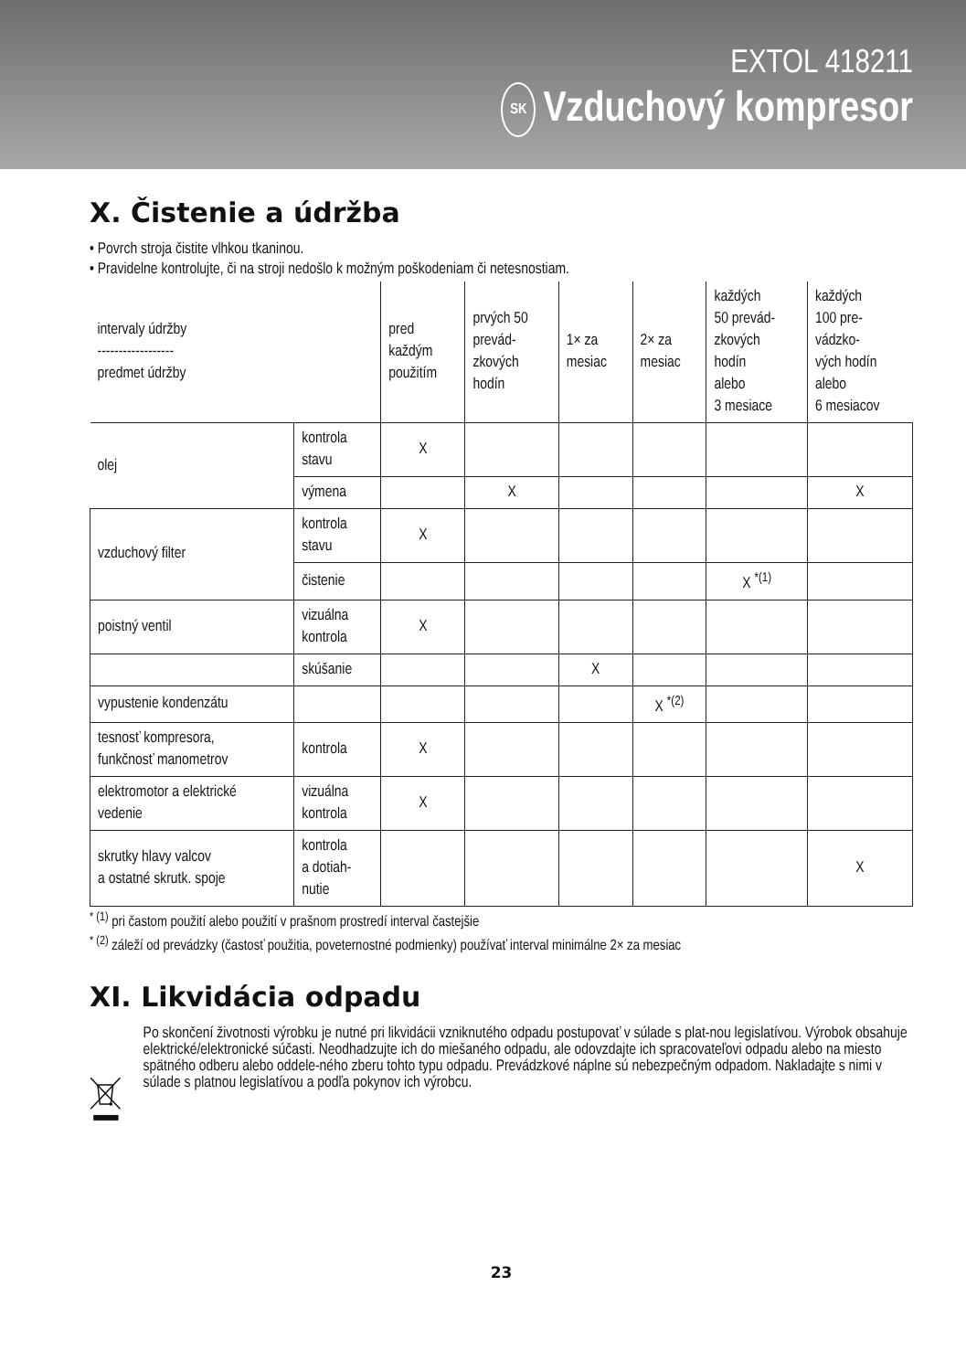EXTOL 418211
SK Vzduchový kompresor
X. Čistenie a údržba
• Povrch stroja čistite vlhkou tkaninou.
• Pravidelne kontrolujte, či na stroji nedošlo k možným poškodeniam či netesnostiam.
| intervaly údržby ------------------ predmet údržby | | pred každým použitím | prvých 50 prevád- zkových hodín | 1× za mesiac | 2× za mesiac | každých 50 prevád- zkových hodín alebo 3 mesiace | každých 100 pre- vádzko- vých hodín alebo 6 mesiacov |
| olej | kontrola stavu | X | | | | | |
| | výmena | | X | | | | X |
| vzduchový filter | kontrola stavu | X | | | | | |
| | čistenie | | | | | X <sup>*(1)</sup> | |
| poistný ventil | vizuálna kontrola | X | | | | | |
| | skúšanie | | | X | | | |
| vypustenie kondenzátu | | | | | X <sup>*(2)</sup> | | |
| tesnosť kompresora, funkčnosť manometrov | kontrola | X | | | | | |
| elektromotor a elektrické vedenie | vizuálna kontrola | X | | | | | |
| skrutky hlavy valcov a ostatné skrutk. spoje | kontrola a dotiah- nutie | | | | | | X |
<sup>* (1)</sup> pri častom použití alebo použití v prašnom prostredí interval častejšie
<sup>* (2)</sup> záleží od prevádzky (častosť použitia, poveternostné podmienky) používať interval minimálne 2× za mesiac
XI. Likvidácia odpadu
Po skončení životnosti výrobku je nutné pri likvidácii vzniknutého odpadu postupovať v súlade s plat-nou legislatívou. Výrobok obsahuje elektrické/elektronické súčasti. Neodhadzujte ich do miešaného odpadu, ale odovzdajte ich spracovateľovi odpadu alebo na miesto spätného odberu alebo oddele-ného zberu tohto typu odpadu. Prevádzkové náplne sú nebezpečným odpadom. Nakladajte s nimi v súlade s platnou legislatívou a podľa pokynov ich výrobcu.
23